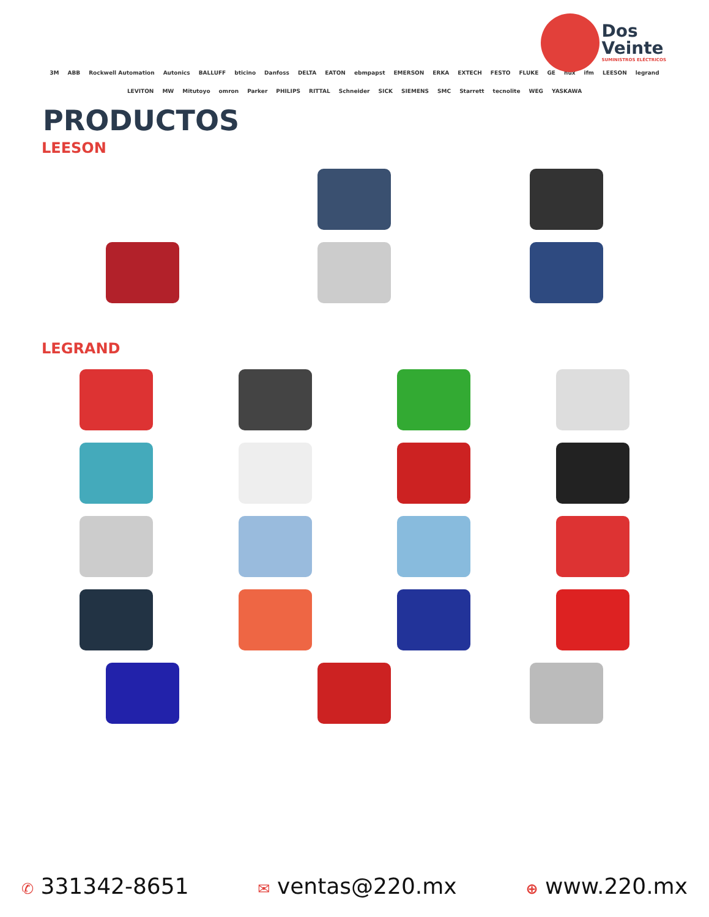Dos
Veinte
SUMINISTROS ELÉCTRICOS
3M ABB Rockwell Automation Autonics BALLUFF bticino Danfoss DELTA EATON ebmpapst EMERSON ERKA EXTECH FESTO FLUKE GE nux ifm LEESON legrand LEVITON MW Mitutoyo omron Parker PHILIPS RITTAL Schneider SICK SIEMENS SMC Starrett tecnolite WEG YASKAWA
PRODUCTOS
LEESON
LEGRAND
✆ 331342-8651
✉ ventas@220.mx
⊕ www.220.mx